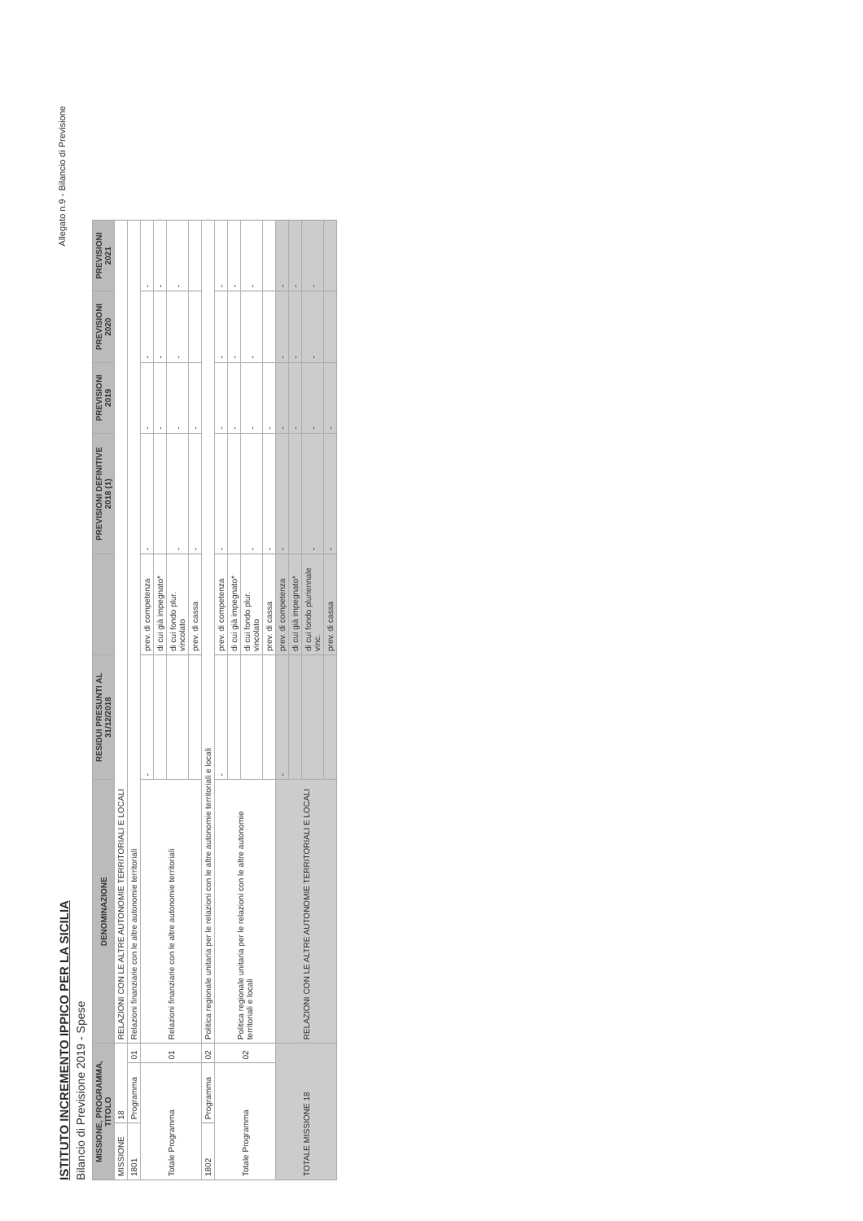ISTITUTO INCREMENTO IPPICO PER LA SICILIA
Bilancio di Previsione 2019 - Spese
Allegato n.9 - Bilancio di Previsione
| MISSIONE, PROGRAMMA, TITOLO | | | DENOMINAZIONE | RESIDUI PRESUNTI AL 31/12/2018 | | PREVISIONI DEFINITIVE 2018 (1) | PREVISIONI 2019 | PREVISIONI 2020 | PREVISIONI 2021 |
| --- | --- | --- | --- | --- | --- | --- | --- | --- | --- |
| MISSIONE | 18 | | RELAZIONI CON LE ALTRE AUTONOMIE TERRITORIALI E LOCALI | | | | | | |
| 1801 | Programma | 01 | Relazioni finanziarie con le altre autonomie territoriali | | | | | | |
| Totale Programma | | 01 | Relazioni finanziarie con le altre autonomie territoriali | - | prev. di competenza | - | - | - | - |
| | | | | | di cui già impegnato* | | - | - | - |
| | | | | | di cui fondo plur. vincolato | - | - | - | - |
| | | | | | prev. di cassa | - | - | | |
| 1802 | Programma | 02 | Politica regionale unitaria per le relazioni con le altre autonomie territoriali e locali | | | | | | |
| Totale Programma | | 02 | Politica regionale unitaria per le relazioni con le altre autonomie territoriali e locali | - | prev. di competenza | - | - | - | - |
| | | | | | di cui già impegnato* | | - | - | - |
| | | | | | di cui fondo plur. vincolato | - | - | - | - |
| | | | | | prev. di cassa | - | - | | |
| TOTALE MISSIONE 18 | | | RELAZIONI CON LE ALTRE AUTONOMIE TERRITORIALI E LOCALI | - | prev. di competenza | - | - | - | - |
| | | | | | di cui già impegnato* | | - | - | - |
| | | | | | di cui fondo pluriennale vinc. | - | - | - | - |
| | | | | | prev. di cassa | - | - | | |